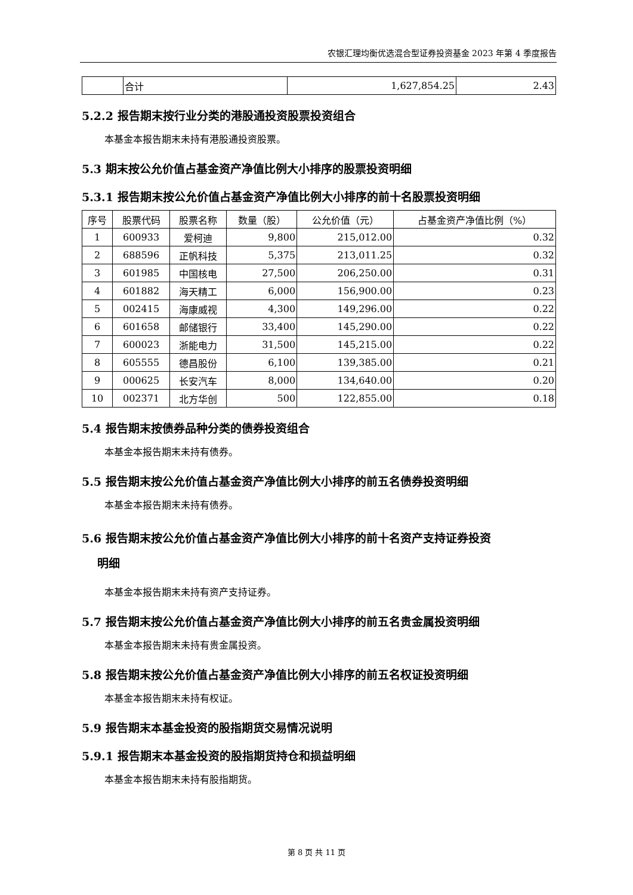农银汇理均衡优选混合型证券投资基金 2023 年第 4 季度报告
| | 合计 | 1,627,854.25 | 2.43 |
5.2.2 报告期末按行业分类的港股通投资股票投资组合
本基金本报告期末未持有港股通投资股票。
5.3 期末按公允价值占基金资产净值比例大小排序的股票投资明细
5.3.1 报告期末按公允价值占基金资产净值比例大小排序的前十名股票投资明细
| 序号 | 股票代码 | 股票名称 | 数量（股） | 公允价值（元） | 占基金资产净值比例（%） |
| --- | --- | --- | --- | --- | --- |
| 1 | 600933 | 爱柯迪 | 9,800 | 215,012.00 | 0.32 |
| 2 | 688596 | 正帆科技 | 5,375 | 213,011.25 | 0.32 |
| 3 | 601985 | 中国核电 | 27,500 | 206,250.00 | 0.31 |
| 4 | 601882 | 海天精工 | 6,000 | 156,900.00 | 0.23 |
| 5 | 002415 | 海康威视 | 4,300 | 149,296.00 | 0.22 |
| 6 | 601658 | 邮储银行 | 33,400 | 145,290.00 | 0.22 |
| 7 | 600023 | 浙能电力 | 31,500 | 145,215.00 | 0.22 |
| 8 | 605555 | 德昌股份 | 6,100 | 139,385.00 | 0.21 |
| 9 | 000625 | 长安汽车 | 8,000 | 134,640.00 | 0.20 |
| 10 | 002371 | 北方华创 | 500 | 122,855.00 | 0.18 |
5.4 报告期末按债券品种分类的债券投资组合
本基金本报告期末未持有债券。
5.5 报告期末按公允价值占基金资产净值比例大小排序的前五名债券投资明细
本基金本报告期末未持有债券。
5.6 报告期末按公允价值占基金资产净值比例大小排序的前十名资产支持证券投资
明细
本基金本报告期末未持有资产支持证券。
5.7 报告期末按公允价值占基金资产净值比例大小排序的前五名贵金属投资明细
本基金本报告期末未持有贵金属投资。
5.8 报告期末按公允价值占基金资产净值比例大小排序的前五名权证投资明细
本基金本报告期末未持有权证。
5.9 报告期末本基金投资的股指期货交易情况说明
5.9.1 报告期末本基金投资的股指期货持仓和损益明细
本基金本报告期末未持有股指期货。
第 8 页 共 11 页